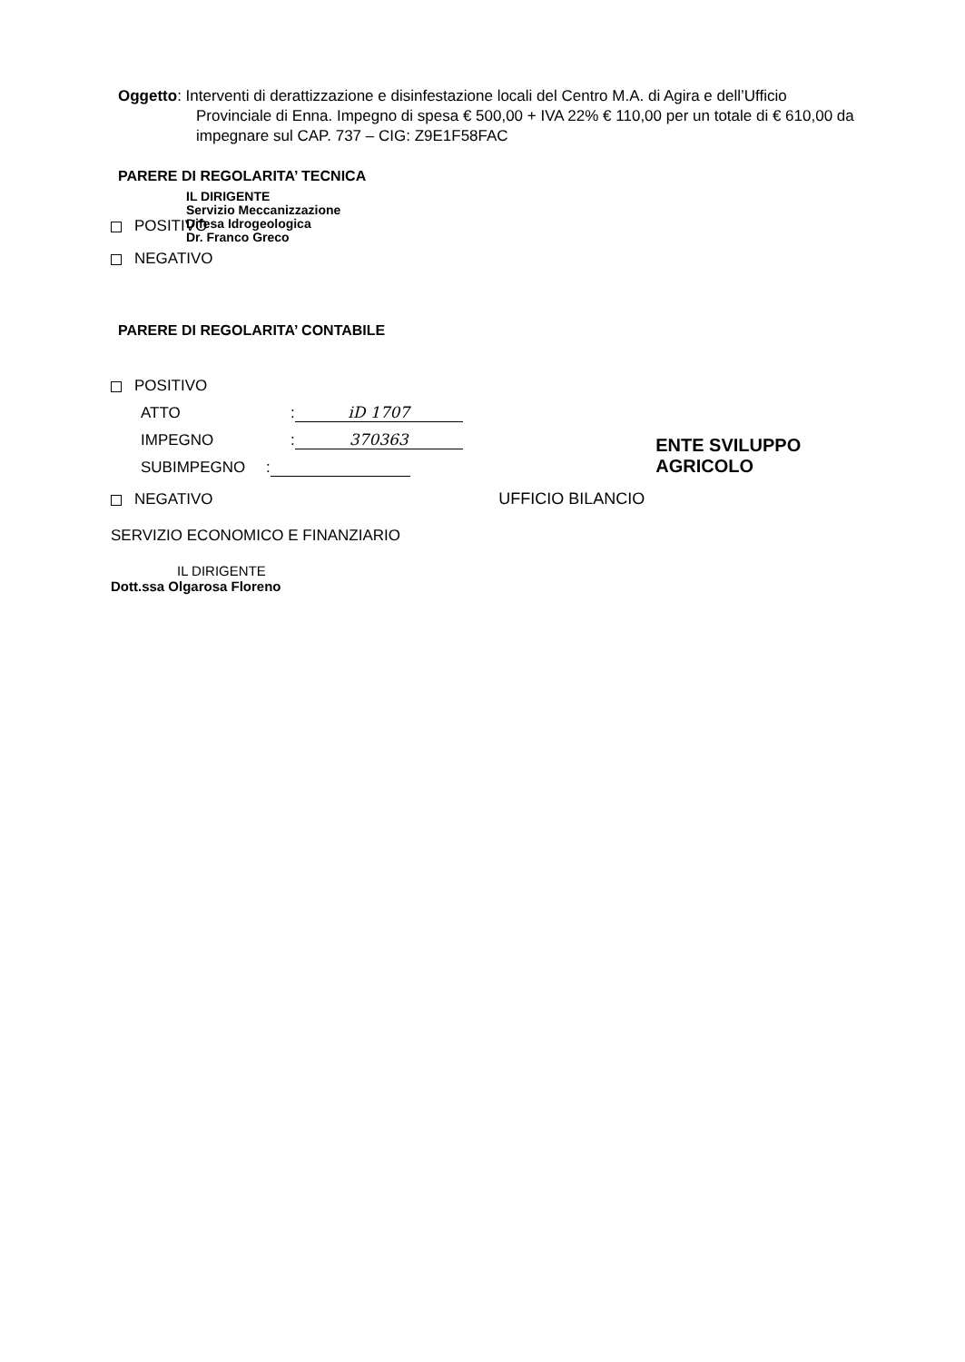Oggetto: Interventi di derattizzazione e disinfestazione locali del Centro M.A. di Agira e dell’Ufficio Provinciale di Enna. Impegno di spesa € 500,00 + IVA 22% € 110,00 per un totale di € 610,00 da impegnare sul CAP. 737 – CIG: Z9E1F58FAC
PARERE DI REGOLARITA’ TECNICA
IL DIRIGENTE
Servizio Meccanizzazione
Difesa Idrogeologica
Dr. Franco Greco
POSITIVO
NEGATIVO
PARERE DI REGOLARITA’ CONTABILE
POSITIVO
ATTO: iD 1707
IMPEGNO: 370363
SUBIMPEGNO: ENTE SVILUPPO AGRICOLO
NEGATIVO UFFICIO BILANCIO
SERVIZIO ECONOMICO E FINANZIARIO
IL DIRIGENTE
Dott.ssa Olgarosa Floreno